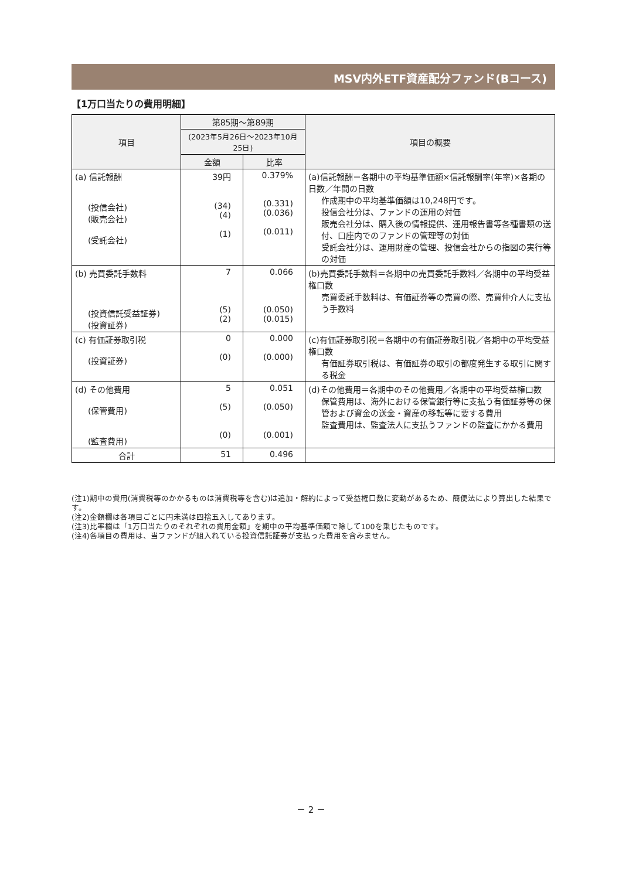MSV内外ETF資産配分ファンド(Bコース)
【1万口当たりの費用明細】
| 項目 | 第85期～第89期 | | 項目の概要 |
| --- | --- | --- | --- |
| | (2023年5月26日～2023年10月25日) | | |
| | 金額 | 比率 | |
| (a) 信託報酬 (投信会社) (販売会社) (受託会社) | 39円 (34) (4) (1) | 0.379% (0.331) (0.036) (0.011) | (a)信託報酬＝各期中の平均基準価額×信託報酬率(年率)×各期の日数／年間の日数 作成期中の平均基準価額は10,248円です。 投信会社分は、ファンドの運用の対価 販売会社分は、購入後の情報提供、運用報告書等各種書類の送付、口座内でのファンドの管理等の対価 受託会社分は、運用財産の管理、投信会社からの指図の実行等の対価 |
| (b) 売買委託手数料 (投資信託受益証券) (投資証券) | 7 (5) (2) | 0.066 (0.050) (0.015) | (b)売買委託手数料＝各期中の売買委託手数料／各期中の平均受益権口数 売買委託手数料は、有価証券等の売買の際、売買仲介人に支払う手数料 |
| (c) 有価証券取引税 (投資証券) | 0 (0) | 0.000 (0.000) | (c)有価証券取引税＝各期中の有価証券取引税／各期中の平均受益権口数 有価証券取引税は、有価証券の取引の都度発生する取引に関する税金 |
| (d) その他費用 (保管費用) (監査費用) | 5 (5) (0) | 0.051 (0.050) (0.001) | (d)その他費用＝各期中のその他費用／各期中の平均受益権口数 保管費用は、海外における保管銀行等に支払う有価証券等の保管および資金の送金・資産の移転等に要する費用 監査費用は、監査法人に支払うファンドの監査にかかる費用 |
| 合計 | 51 | 0.496 | |
(注1)期中の費用(消費税等のかかるものは消費税等を含む)は追加・解約によって受益権口数に変動があるため、簡便法により算出した結果です。
(注2)金額欄は各項目ごとに円未満は四捨五入してあります。
(注3)比率欄は「1万口当たりのそれぞれの費用金額」を期中の平均基準価額で除して100を乗じたものです。
(注4)各項目の費用は、当ファンドが組入れている投資信託証券が支払った費用を含みません。
－ 2 －